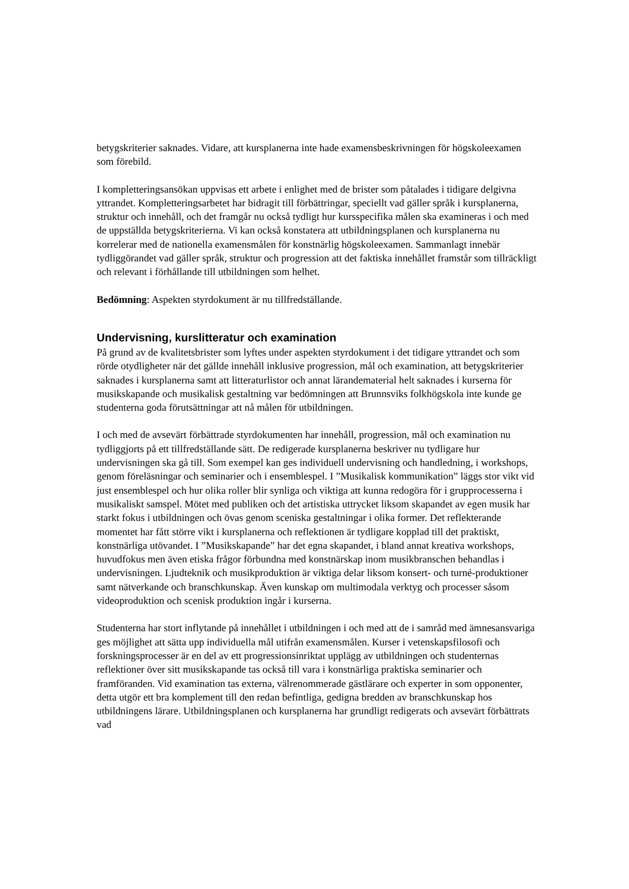betygskriterier saknades. Vidare, att kursplanerna inte hade examensbeskrivningen för högskoleexamen som förebild.
I kompletteringsansökan uppvisas ett arbete i enlighet med de brister som påtalades i tidigare delgivna yttrandet. Kompletteringsarbetet har bidragit till förbättringar, speciellt vad gäller språk i kursplanerna, struktur och innehåll, och det framgår nu också tydligt hur kursspecifika målen ska examineras i och med de uppställda betygskriterierna. Vi kan också konstatera att utbildningsplanen och kursplanerna nu korrelerar med de nationella examensmålen för konstnärlig högskoleexamen. Sammanlagt innebär tydliggörandet vad gäller språk, struktur och progression att det faktiska innehållet framstår som tillräckligt och relevant i förhållande till utbildningen som helhet.
Bedömning: Aspekten styrdokument är nu tillfredställande.
Undervisning, kurslitteratur och examination
På grund av de kvalitetsbrister som lyftes under aspekten styrdokument i det tidigare yttrandet och som rörde otydligheter när det gällde innehåll inklusive progression, mål och examination, att betygskriterier saknades i kursplanerna samt att litteraturlistor och annat lärandematerial helt saknades i kurserna för musikskapande och musikalisk gestaltning var bedömningen att Brunnsviks folkhögskola inte kunde ge studenterna goda förutsättningar att nå målen för utbildningen.
I och med de avsevärt förbättrade styrdokumenten har innehåll, progression, mål och examination nu tydliggjorts på ett tillfredställande sätt. De redigerade kursplanerna beskriver nu tydligare hur undervisningen ska gå till. Som exempel kan ges individuell undervisning och handledning, i workshops, genom föreläsningar och seminarier och i ensemblespel. I ”Musikalisk kommunikation” läggs stor vikt vid just ensemblespel och hur olika roller blir synliga och viktiga att kunna redogöra för i grupprocesserna i musikaliskt samspel. Mötet med publiken och det artistiska uttrycket liksom skapandet av egen musik har starkt fokus i utbildningen och övas genom sceniska gestaltningar i olika former. Det reflekterande momentet har fått större vikt i kursplanerna och reflektionen är tydligare kopplad till det praktiskt, konstnärliga utövandet. I ”Musikskapande” har det egna skapandet, i bland annat kreativa workshops, huvudfokus men även etiska frågor förbundna med konstnärskap inom musikbranschen behandlas i undervisningen. Ljudteknik och musikproduktion är viktiga delar liksom konsert- och turné-produktioner samt nätverkande och branschkunskap. Även kunskap om multimodala verktyg och processer såsom videoproduktion och scenisk produktion ingår i kurserna.
Studenterna har stort inflytande på innehållet i utbildningen i och med att de i samråd med ämnesansvariga ges möjlighet att sätta upp individuella mål utifrån examensmålen. Kurser i vetenskapsfilosofi och forskningsprocesser är en del av ett progressionsinriktat upplägg av utbildningen och studenternas reflektioner över sitt musikskapande tas också till vara i konstnärliga praktiska seminarier och framföranden. Vid examination tas externa, välrenommerade gästlärare och experter in som opponenter, detta utgör ett bra komplement till den redan befintliga, gedigna bredden av branschkunskap hos utbildningens lärare. Utbildningsplanen och kursplanerna har grundligt redigerats och avsevärt förbättrats vad